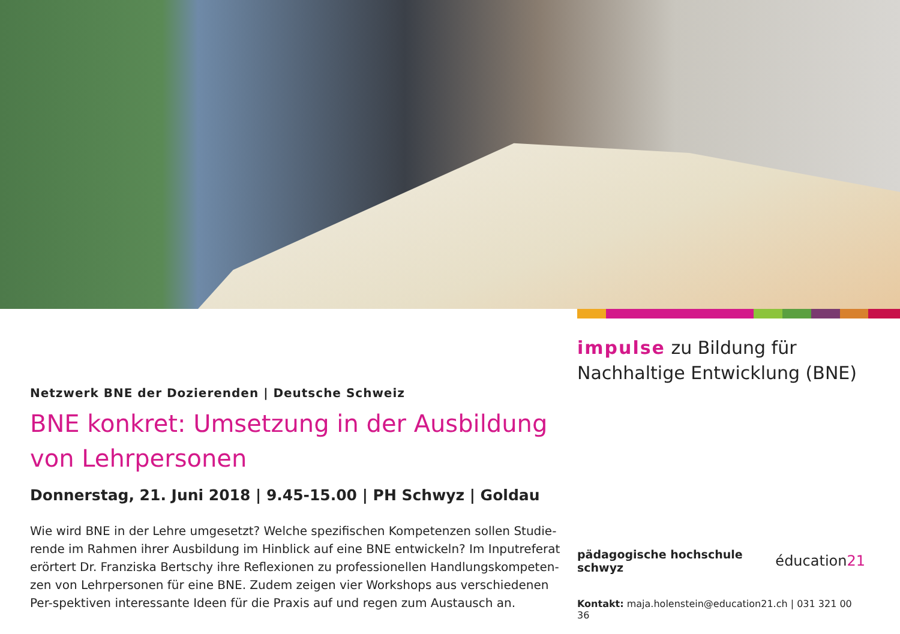Netzwerk BNE der Dozierenden | Deutsche Schweiz
BNE konkret: Umsetzung in der Ausbildung
von Lehrpersonen
Donnerstag, 21. Juni 2018 | 9.45-15.00 | PH Schwyz | Goldau
Wie wird BNE in der Lehre umgesetzt? Welche spezifischen Kompetenzen sollen Studie-rende im Rahmen ihrer Ausbildung im Hinblick auf eine BNE entwickeln? Im Inputreferat erörtert Dr. Franziska Bertschy ihre Reflexionen zu professionellen Handlungskompeten-zen von Lehrpersonen für eine BNE. Zudem zeigen vier Workshops aus verschiedenen Per-spektiven interessante Ideen für die Praxis auf und regen zum Austausch an.
impulse zu Bildung für
Nachhaltige Entwicklung (BNE)
pädagogische hochschule schwyz éducation21
Kontakt: maja.holenstein@education21.ch | 031 321 00 36